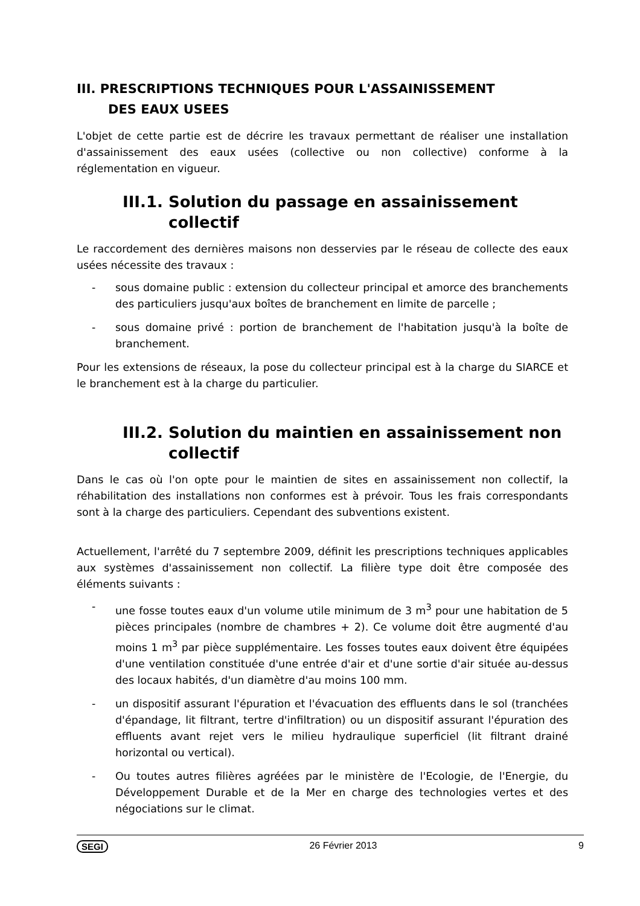III. PRESCRIPTIONS TECHNIQUES POUR L'ASSAINISSEMENT
DES EAUX USEES
L'objet de cette partie est de décrire les travaux permettant de réaliser une installation d'assainissement des eaux usées (collective ou non collective) conforme à la réglementation en vigueur.
III.1. Solution du passage en assainissement collectif
Le raccordement des dernières maisons non desservies par le réseau de collecte des eaux usées nécessite des travaux :
- sous domaine public : extension du collecteur principal et amorce des branchements des particuliers jusqu'aux boîtes de branchement en limite de parcelle ;
- sous domaine privé : portion de branchement de l'habitation jusqu'à la boîte de branchement.
Pour les extensions de réseaux, la pose du collecteur principal est à la charge du SIARCE et le branchement est à la charge du particulier.
III.2. Solution du maintien en assainissement non collectif
Dans le cas où l'on opte pour le maintien de sites en assainissement non collectif, la réhabilitation des installations non conformes est à prévoir. Tous les frais correspondants sont à la charge des particuliers. Cependant des subventions existent.
Actuellement, l'arrêté du 7 septembre 2009, définit les prescriptions techniques applicables aux systèmes d'assainissement non collectif. La filière type doit être composée des éléments suivants :
- une fosse toutes eaux d'un volume utile minimum de 3 m<sup>3</sup> pour une habitation de 5 pièces principales (nombre de chambres + 2). Ce volume doit être augmenté d'au moins 1 m<sup>3</sup> par pièce supplémentaire. Les fosses toutes eaux doivent être équipées d'une ventilation constituée d'une entrée d'air et d'une sortie d'air située au-dessus des locaux habités, d'un diamètre d'au moins 100 mm.
- un dispositif assurant l'épuration et l'évacuation des effluents dans le sol (tranchées d'épandage, lit filtrant, tertre d'infiltration) ou un dispositif assurant l'épuration des effluents avant rejet vers le milieu hydraulique superficiel (lit filtrant drainé horizontal ou vertical).
- Ou toutes autres filières agréées par le ministère de l'Ecologie, de l'Energie, du Développement Durable et de la Mer en charge des technologies vertes et des négociations sur le climat.
SEGI 26 Février 2013 9